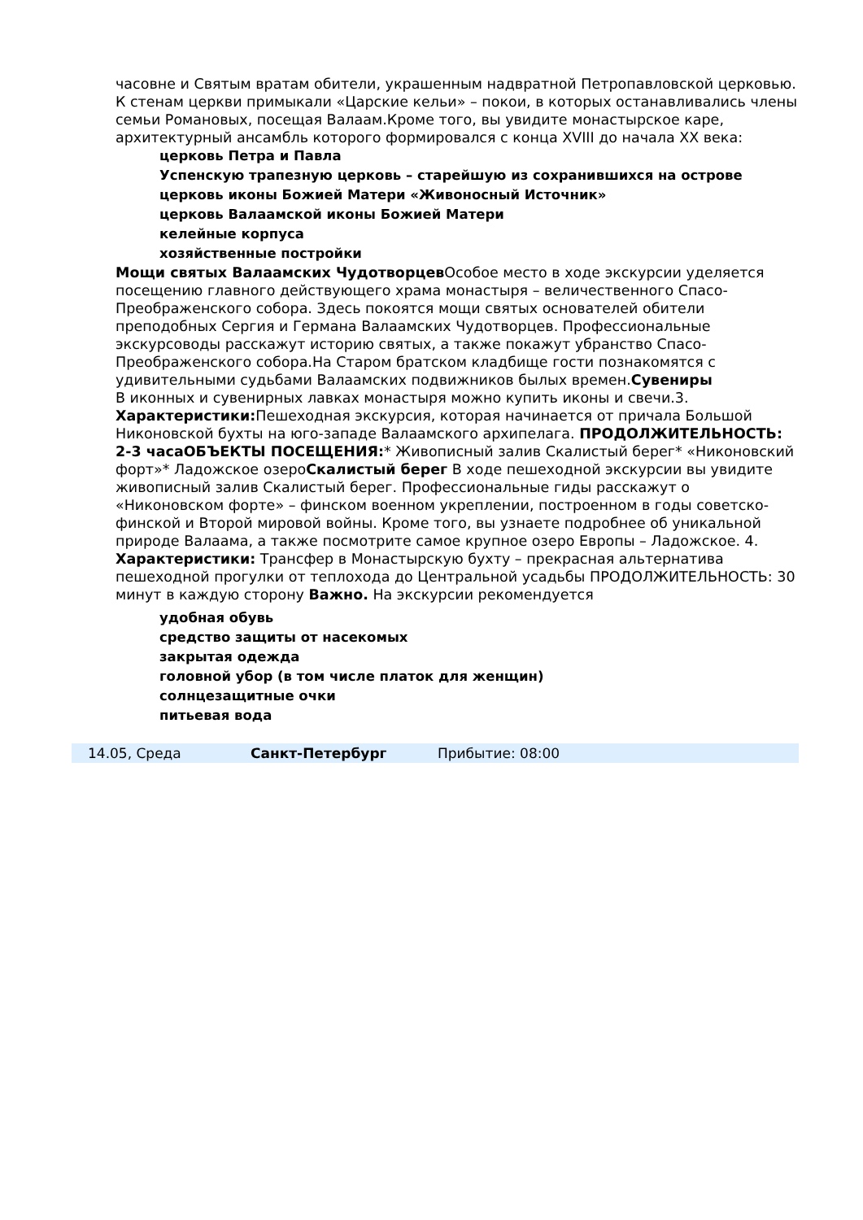часовне и Святым вратам обители, украшенным надвратной Петропавловской церковью. К стенам церкви примыкали «Царские кельи» – покои, в которых останавливались члены семьи Романовых, посещая Валаам.Кроме того, вы увидите монастырское каре, архитектурный ансамбль которого формировался с конца XVIII до начала XX века:
церковь Петра и Павла
Успенскую трапезную церковь – старейшую из сохранившихся на острове
церковь иконы Божией Матери «Живоносный Источник»
церковь Валаамской иконы Божией Матери
келейные корпуса
хозяйственные постройки
Мощи святых Валаамских Чудотворцев Особое место в ходе экскурсии уделяется посещению главного действующего храма монастыря – величественного Спасо-Преображенского собора. Здесь покоятся мощи святых основателей обители преподобных Сергия и Германа Валаамских Чудотворцев. Профессиональные экскурсоводы расскажут историю святых, а также покажут убранство Спасо-Преображенского собора.На Старом братском кладбище гости познакомятся с удивительными судьбами Валаамских подвижников былых времен.Сувениры
В иконных и сувенирных лавках монастыря можно купить иконы и свечи.3. Характеристики: Пешеходная экскурсия, которая начинается от причала Большой Никоновской бухты на юго-западе Валаамского архипелага. ПРОДОЛЖИТЕЛЬНОСТЬ: 2-3 часаОБЪЕКТЫ ПОСЕЩЕНИЯ:* Живописный залив Скалистый берег* «Никоновский форт»* Ладожское озероСкалистый берег В ходе пешеходной экскурсии вы увидите живописный залив Скалистый берег. Профессиональные гиды расскажут о «Никоновском форте» – финском военном укреплении, построенном в годы советско-финской и Второй мировой войны. Кроме того, вы узнаете подробнее об уникальной природе Валаама, а также посмотрите самое крупное озеро Европы – Ладожское. 4. Характеристики: Трансфер в Монастырскую бухту – прекрасная альтернатива пешеходной прогулки от теплохода до Центральной усадьбы ПРОДОЛЖИТЕЛЬНОСТЬ: 30 минут в каждую сторону Важно. На экскурсии рекомендуется
удобная обувь
средство защиты от насекомых
закрытая одежда
головной убор (в том числе платок для женщин)
солнцезащитные очки
питьевая вода
| 14.05, Среда | Санкт-Петербург | Прибытие: 08:00 |